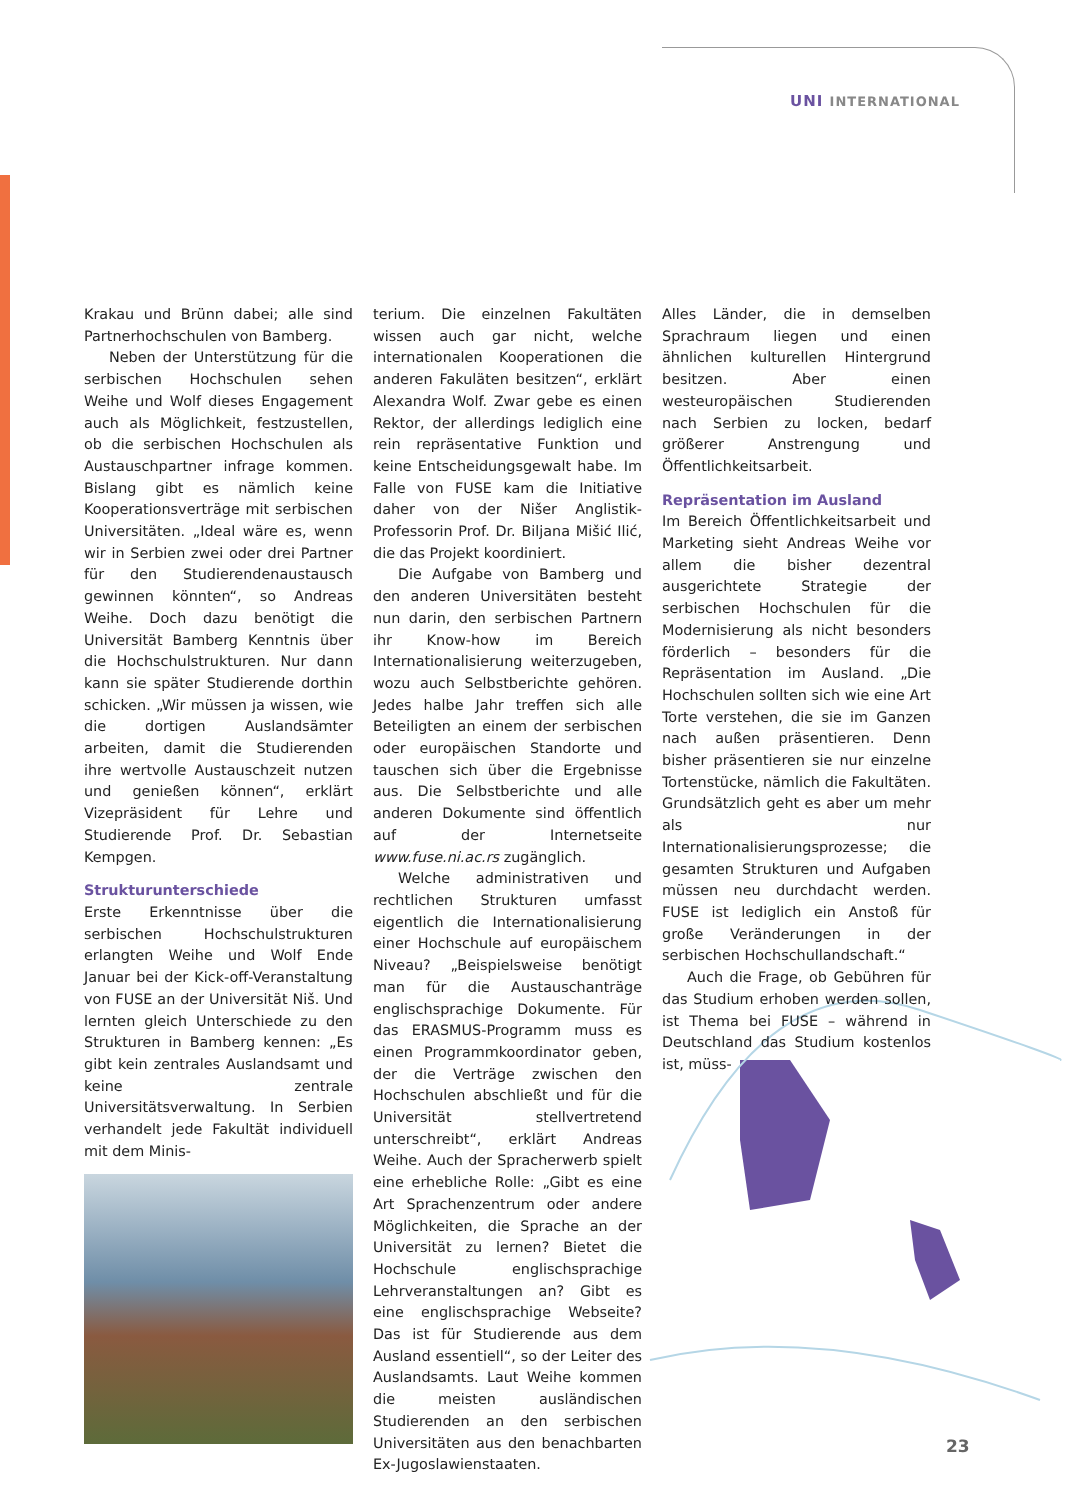UNI INTERNATIONAL
Krakau und Brünn dabei; alle sind Partnerhochschulen von Bamberg.
Neben der Unterstützung für die serbischen Hochschulen sehen Weihe und Wolf dieses Engagement auch als Möglichkeit, festzustellen, ob die serbischen Hochschulen als Austauschpartner infrage kommen. Bislang gibt es nämlich keine Kooperationsverträge mit serbischen Universitäten. „Ideal wäre es, wenn wir in Serbien zwei oder drei Partner für den Studierendenaustausch gewinnen könnten“, so Andreas Weihe. Doch dazu benötigt die Universität Bamberg Kenntnis über die Hochschulstrukturen. Nur dann kann sie später Studierende dorthin schicken. „Wir müssen ja wissen, wie die dortigen Auslandsämter arbeiten, damit die Studierenden ihre wertvolle Austauschzeit nutzen und genießen können“, erklärt Vizepräsident für Lehre und Studierende Prof. Dr. Sebastian Kempgen.
Strukturunterschiede
Erste Erkenntnisse über die serbischen Hochschulstrukturen erlangten Weihe und Wolf Ende Januar bei der Kick-off-Veranstaltung von FUSE an der Universität Niš. Und lernten gleich Unterschiede zu den Strukturen in Bamberg kennen: „Es gibt kein zentrales Auslandsamt und keine zentrale Universitätsverwaltung. In Serbien verhandelt jede Fakultät individuell mit dem Minis-
terium. Die einzelnen Fakultäten wissen auch gar nicht, welche internationalen Kooperationen die anderen Fakuläten besitzen“, erklärt Alexandra Wolf. Zwar gebe es einen Rektor, der allerdings lediglich eine rein repräsentative Funktion und keine Entscheidungsgewalt habe. Im Falle von FUSE kam die Initiative daher von der Nišer Anglistik-Professorin Prof. Dr. Biljana Mišić Ilić, die das Projekt koordiniert.
Die Aufgabe von Bamberg und den anderen Universitäten besteht nun darin, den serbischen Partnern ihr Know-how im Bereich Internationalisierung weiterzugeben, wozu auch Selbstberichte gehören. Jedes halbe Jahr treffen sich alle Beteiligten an einem der serbischen oder europäischen Standorte und tauschen sich über die Ergebnisse aus. Die Selbstberichte und alle anderen Dokumente sind öffentlich auf der Internetseite www.fuse.ni.ac.rs zugänglich.
Welche administrativen und rechtlichen Strukturen umfasst eigentlich die Internationalisierung einer Hochschule auf europäischem Niveau? „Beispielsweise benötigt man für die Austauschanträge englischsprachige Dokumente. Für das ERASMUS-Programm muss es einen Programmkoordinator geben, der die Verträge zwischen den Hochschulen abschließt und für die Universität stellvertretend unterschreibt“, erklärt Andreas Weihe. Auch der Spracherwerb spielt eine erhebliche Rolle: „Gibt es eine Art Sprachenzentrum oder andere Möglichkeiten, die Sprache an der Universität zu lernen? Bietet die Hochschule englischsprachige Lehrveranstaltungen an? Gibt es eine englischsprachige Webseite? Das ist für Studierende aus dem Ausland essentiell“, so der Leiter des Auslandsamts. Laut Weihe kommen die meisten ausländischen Studierenden an den serbischen Universitäten aus den benachbarten Ex-Jugoslawienstaaten.
Alles Länder, die in demselben Sprachraum liegen und einen ähnlichen kulturellen Hintergrund besitzen. Aber einen westeuropäischen Studierenden nach Serbien zu locken, bedarf größerer Anstrengung und Öffentlichkeitsarbeit.
Repräsentation im Ausland
Im Bereich Öffentlichkeitsarbeit und Marketing sieht Andreas Weihe vor allem die bisher dezentral ausgerichtete Strategie der serbischen Hochschulen für die Modernisierung als nicht besonders förderlich – besonders für die Repräsentation im Ausland. „Die Hochschulen sollten sich wie eine Art Torte verstehen, die sie im Ganzen nach außen präsentieren. Denn bisher präsentieren sie nur einzelne Tortenstücke, nämlich die Fakultäten. Grundsätzlich geht es aber um mehr als nur Internationalisierungsprozesse; die gesamten Strukturen und Aufgaben müssen neu durchdacht werden. FUSE ist lediglich ein Anstoß für große Veränderungen in der serbischen Hochschullandschaft.“
Auch die Frage, ob Gebühren für das Studium erhoben werden sollen, ist Thema bei FUSE – während in Deutschland das Studium kostenlos ist, müss-
23